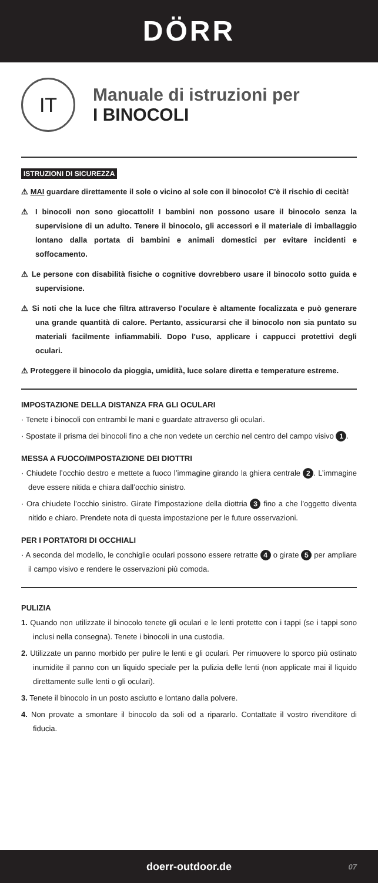DÖRR
IT
Manuale di istruzioni per
I BINOCOLI
ISTRUZIONI DI SICUREZZA
⚠ MAI guardare direttamente il sole o vicino al sole con il binocolo! C'è il rischio di cecità!
⚠ I binocoli non sono giocattoli! I bambini non possono usare il binocolo senza la supervisione di un adulto. Tenere il binocolo, gli accessori e il materiale di imballaggio lontano dalla portata di bambini e animali domestici per evitare incidenti e soffocamento.
⚠ Le persone con disabilità fisiche o cognitive dovrebbero usare il binocolo sotto guida e supervisione.
⚠ Si noti che la luce che filtra attraverso l'oculare è altamente focalizzata e può generare una grande quantità di calore. Pertanto, assicurarsi che il binocolo non sia puntato su materiali facilmente infiammabili. Dopo l'uso, applicare i cappucci protettivi degli oculari.
⚠ Proteggere il binocolo da pioggia, umidità, luce solare diretta e temperature estreme.
IMPOSTAZIONE DELLA DISTANZA FRA GLI OCULARI
· Tenete i binocoli con entrambi le mani e guardate attraverso gli oculari.
· Spostate il prisma dei binocoli fino a che non vedete un cerchio nel centro del campo visivo 1.
MESSA A FUOCO/IMPOSTAZIONE DEI DIOTTRI
· Chiudete l’occhio destro e mettete a fuoco l’immagine girando la ghiera centrale 2. L’immagine deve essere nitida e chiara dall’occhio sinistro.
· Ora chiudete l’occhio sinistro. Girate l’impostazione della diottria 3 fino a che l’oggetto diventa nitido e chiaro. Prendete nota di questa impostazione per le future osservazioni.
PER I PORTATORI DI OCCHIALI
· A seconda del modello, le conchiglie oculari possono essere retratte 4 o girate 5 per ampliare il campo visivo e rendere le osservazioni più comoda.
PULIZIA
1. Quando non utilizzate il binocolo tenete gli oculari e le lenti protette con i tappi (se i tappi sono inclusi nella consegna). Tenete i binocoli in una custodia.
2. Utilizzate un panno morbido per pulire le lenti e gli oculari. Per rimuovere lo sporco più ostinato inumidite il panno con un liquido speciale per la pulizia delle lenti (non applicate mai il liquido direttamente sulle lenti o gli oculari).
3. Tenete il binocolo in un posto asciutto e lontano dalla polvere.
4. Non provate a smontare il binocolo da soli od a ripararlo. Contattate il vostro rivenditore di fiducia.
doerr-outdoor.de 07